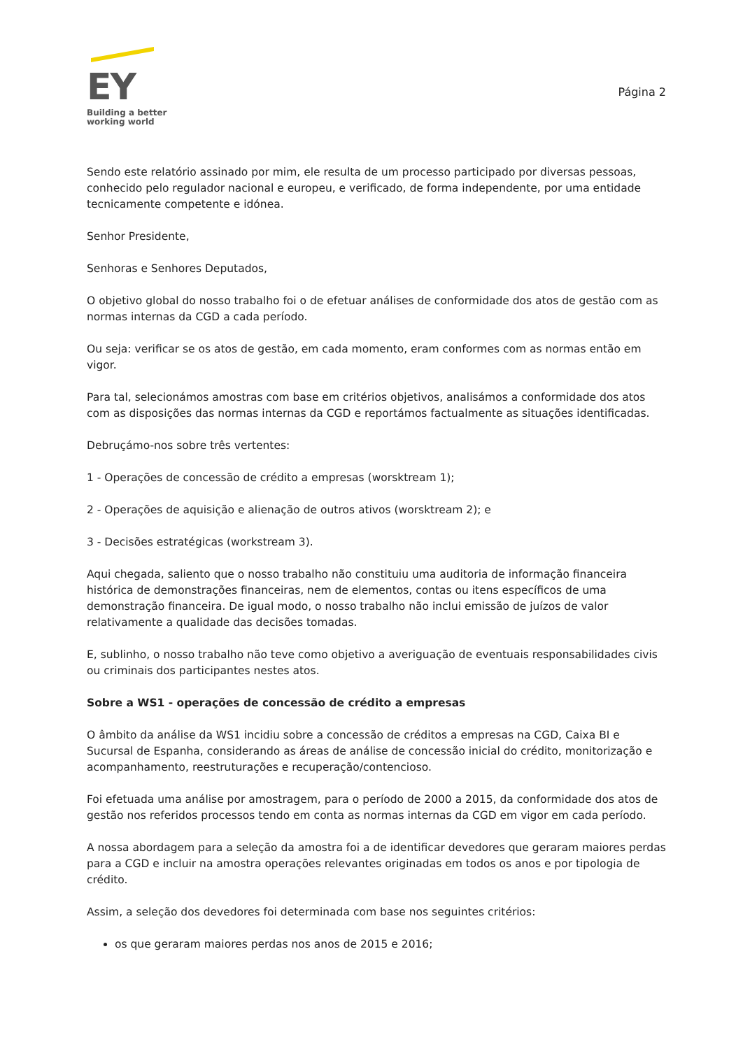EY
Building a better
working world
Página 2
Sendo este relatório assinado por mim, ele resulta de um processo participado por diversas pessoas, conhecido pelo regulador nacional e europeu, e verificado, de forma independente, por uma entidade tecnicamente competente e idónea.
Senhor Presidente,
Senhoras e Senhores Deputados,
O objetivo global do nosso trabalho foi o de efetuar análises de conformidade dos atos de gestão com as normas internas da CGD a cada período.
Ou seja: verificar se os atos de gestão, em cada momento, eram conformes com as normas então em vigor.
Para tal, selecionámos amostras com base em critérios objetivos, analisámos a conformidade dos atos com as disposições das normas internas da CGD e reportámos factualmente as situações identificadas.
Debruçámo-nos sobre três vertentes:
1 - Operações de concessão de crédito a empresas (worsktream 1);
2 - Operações de aquisição e alienação de outros ativos (worsktream 2); e
3 - Decisões estratégicas (workstream 3).
Aqui chegada, saliento que o nosso trabalho não constituiu uma auditoria de informação financeira histórica de demonstrações financeiras, nem de elementos, contas ou itens específicos de uma demonstração financeira. De igual modo, o nosso trabalho não inclui emissão de juízos de valor relativamente a qualidade das decisões tomadas.
E, sublinho, o nosso trabalho não teve como objetivo a averiguação de eventuais responsabilidades civis ou criminais dos participantes nestes atos.
Sobre a WS1 - operações de concessão de crédito a empresas
O âmbito da análise da WS1 incidiu sobre a concessão de créditos a empresas na CGD, Caixa BI e Sucursal de Espanha, considerando as áreas de análise de concessão inicial do crédito, monitorização e acompanhamento, reestruturações e recuperação/contencioso.
Foi efetuada uma análise por amostragem, para o período de 2000 a 2015, da conformidade dos atos de gestão nos referidos processos tendo em conta as normas internas da CGD em vigor em cada período.
A nossa abordagem para a seleção da amostra foi a de identificar devedores que geraram maiores perdas para a CGD e incluir na amostra operações relevantes originadas em todos os anos e por tipologia de crédito.
Assim, a seleção dos devedores foi determinada com base nos seguintes critérios:
os que geraram maiores perdas nos anos de 2015 e 2016;